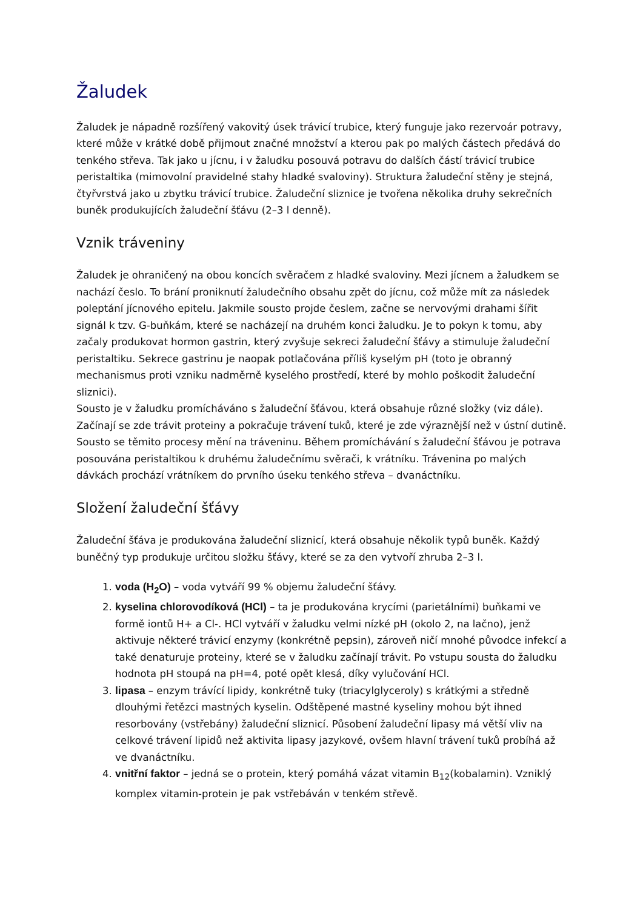Žaludek
Žaludek je nápadně rozšířený vakovitý úsek trávicí trubice, který funguje jako rezervoár potravy, které může v krátké době přijmout značné množství a kterou pak po malých částech předává do tenkého střeva. Tak jako u jícnu, i v žaludku posouvá potravu do dalších částí trávicí trubice peristaltika (mimovolní pravidelné stahy hladké svaloviny). Struktura žaludeční stěny je stejná, čtyřvrstvá jako u zbytku trávicí trubice. Žaludeční sliznice je tvořena několika druhy sekrečních buněk produkujících žaludeční šťávu (2–3 l denně).
Vznik tráveniny
Žaludek je ohraničený na obou koncích svěračem z hladké svaloviny. Mezi jícnem a žaludkem se nachází česlo. To brání proniknutí žaludečního obsahu zpět do jícnu, což může mít za následek poleptání jícnového epitelu. Jakmile sousto projde česlem, začne se nervovými drahami šířit signál k tzv. G-buňkám, které se nacházejí na druhém konci žaludku. Je to pokyn k tomu, aby začaly produkovat hormon gastrin, který zvyšuje sekreci žaludeční šťávy a stimuluje žaludeční peristaltiku. Sekrece gastrinu je naopak potlačována příliš kyselým pH (toto je obranný mechanismus proti vzniku nadměrně kyselého prostředí, které by mohlo poškodit žaludeční sliznici).
Sousto je v žaludku promícháváno s žaludeční šťávou, která obsahuje různé složky (viz dále). Začínají se zde trávit proteiny a pokračuje trávení tuků, které je zde výraznější než v ústní dutině. Sousto se těmito procesy mění na tráveninu. Během promíchávání s žaludeční šťávou je potrava posouvána peristaltikou k druhému žaludečnímu svěrači, k vrátníku. Trávenina po malých dávkách prochází vrátníkem do prvního úseku tenkého střeva – dvanáctníku.
Složení žaludeční šťávy
Žaludeční šťáva je produkována žaludeční sliznicí, která obsahuje několik typů buněk. Každý buněčný typ produkuje určitou složku šťávy, které se za den vytvoří zhruba 2–3 l.
1. voda (H<sub>2</sub>O) – voda vytváří 99 % objemu žaludeční šťávy.
2. kyselina chlorovodíková (HCl) – ta je produkována krycími (parietálními) buňkami ve formě iontů H+ a Cl-. HCl vytváří v žaludku velmi nízké pH (okolo 2, na lačno), jenž aktivuje některé trávicí enzymy (konkrétně pepsin), zároveň ničí mnohé původce infekcí a také denaturuje proteiny, které se v žaludku začínají trávit. Po vstupu sousta do žaludku hodnota pH stoupá na pH=4, poté opět klesá, díky vylučování HCl.
3. lipasa – enzym trávící lipidy, konkrétně tuky (triacylglyceroly) s krátkými a středně dlouhými řetězci mastných kyselin. Odštěpené mastné kyseliny mohou být ihned resorbovány (vstřebány) žaludeční sliznicí. Působení žaludeční lipasy má větší vliv na celkové trávení lipidů než aktivita lipasy jazykové, ovšem hlavní trávení tuků probíhá až ve dvanáctníku.
4. vnitřní faktor – jedná se o protein, který pomáhá vázat vitamin B<sub>12</sub>(kobalamin). Vzniklý komplex vitamin-protein je pak vstřebáván v tenkém střevě.